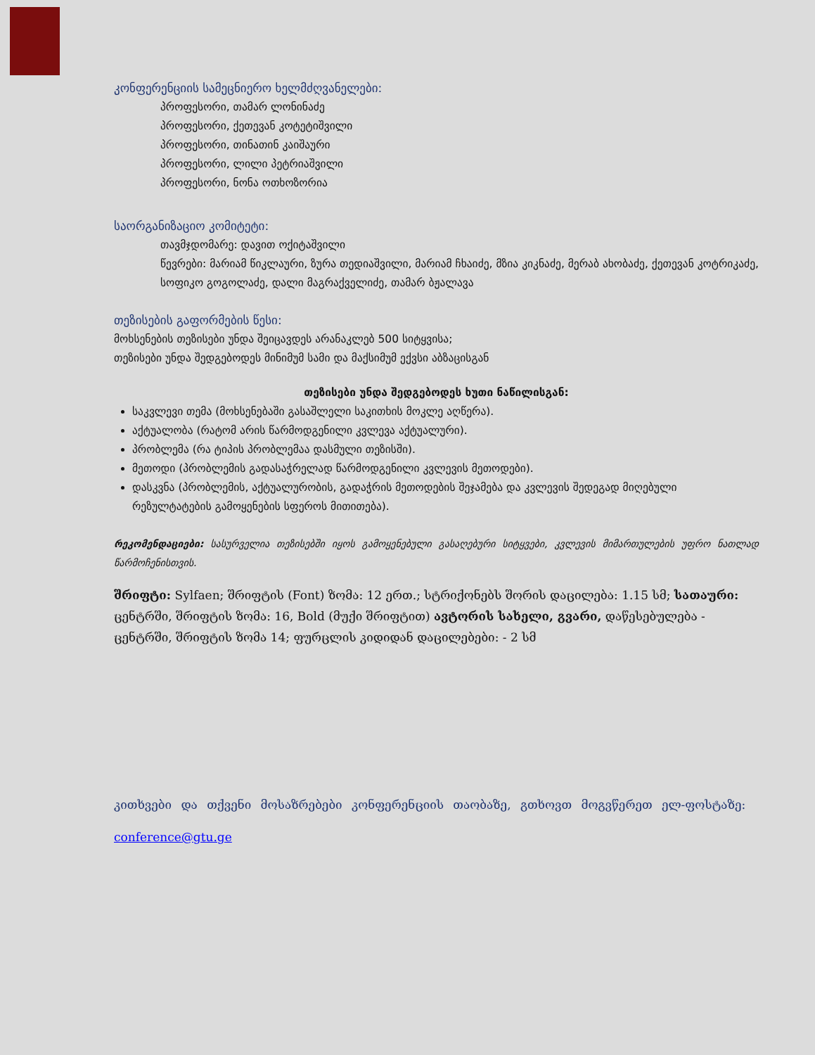კონფერენციის სამეცნიერო ხელმძღვანელები:
პროფესორი, თამარ ლონინაძე
პროფესორი, ქეთევან კოტეტიშვილი
პროფესორი, თინათინ კაიშაური
პროფესორი, ლილი პეტრიაშვილი
პროფესორი, ნონა ოთხოზორია
საორგანიზაციო კომიტეტი:
თავმჯდომარე: დავით ოქიტაშვილი
წევრები: მარიამ წიკლაური, ზურა თედიაშვილი, მარიამ ჩხაიძე, მზია კიკნაძე, მერაბ ახობაძე, ქეთევან კოტრიკაძე, სოფიკო გოგოლაძე, დალი მაგრაქველიძე, თამარ ბჟალავა
თეზისების გაფორმების წესი:
მოხსენების თეზისები უნდა შეიცავდეს არანაკლებ 500 სიტყვისა;
თეზისები უნდა შედგებოდეს მინიმუმ სამი და მაქსიმუმ ექვსი აბზაცისგან
თეზისები უნდა შედგებოდეს ხუთი ნაწილისგან:
საკვლევი თემა (მოხსენებაში გასაშლელი საკითხის მოკლე აღწერა).
აქტუალობა (რატომ არის წარმოდგენილი კვლევა აქტუალური).
პრობლემა (რა ტიპის პრობლემაა დასმული თეზისში).
მეთოდი (პრობლემის გადასაჭრელად წარმოდგენილი კვლევის მეთოდები).
დასკვნა (პრობლემის, აქტუალურობის, გადაჭრის მეთოდების შეჯამება და კვლევის შედეგად მიღებული რეზულტატების გამოყენების სფეროს მითითება).
რეკომენდაციები: სასურველია თეზისებში იყოს გამოყენებული გასაღებური სიტყვები, კვლევის მიმართულების უფრო ნათლად წარმოჩენისთვის.
შრიფტი: Sylfaen; შრიფტის (Font) ზომა: 12 ერთ.; სტრიქონებს შორის დაცილება: 1.15 სმ; სათაური: ცენტრში, შრიფტის ზომა: 16, Bold (მუქი შრიფტით) ავტორის სახელი, გვარი, დაწესებულება - ცენტრში, შრიფტის ზომა 14; ფურცლის კიდიდან დაცილებები: - 2 სმ
კითხვები და თქვენი მოსაზრებები კონფერენციის თაობაზე, გთხოვთ მოგვწერეთ ელ-ფოსტაზე: conference@gtu.ge